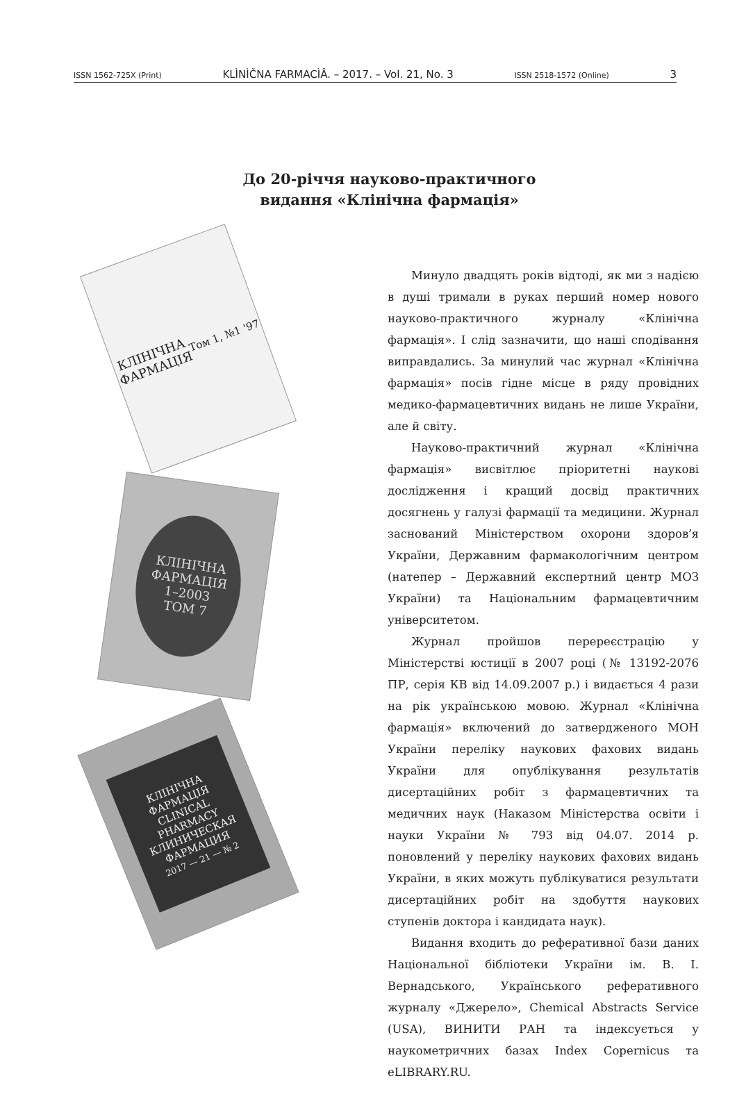ISSN 1562-725X (Print) KLÌNÌČNA FARMACÌÂ. – 2017. – Vol. 21, No. 3 ISSN 2518-1572 (Online) 3
До 20-річчя науково-практичного
видання «Клінічна фармація»
КЛІНІЧНА
ФАРМАЦІЯ
Том 1, №1 '97
КЛІНІЧНА
ФАРМАЦІЯ
1–2003
ТОМ 7
КЛІНІЧНА
ФАРМАЦІЯ
CLINICAL
PHARMACY
КЛИНИЧЕСКАЯ
ФАРМАЦИЯ
2017 — 21 — № 2
Минуло двадцять років відтоді, як ми з надією в душі тримали в руках перший номер нового науково-практичного журналу «Клінічна фармація». І слід зазначити, що наші сподівання виправдались. За минулий час журнал «Клінічна фармація» посів гідне місце в ряду провідних медико-фармацевтичних видань не лише України, але й світу.
Науково-практичний журнал «Клінічна фармація» висвітлює пріоритетні наукові дослідження і кращий досвід практичних досягнень у галузі фармації та медицини. Журнал заснований Міністерством охорони здоров՚я України, Державним фармакологічним центром (натепер – Державний експертний центр МОЗ України) та Національним фармацевтичним університетом.
Журнал пройшов перереєстрацію у Міністерстві юстиції в 2007 році (№ 13192-2076 ПР, серія КВ від 14.09.2007 р.) і видається 4 рази на рік українською мовою. Журнал «Клінічна фармація» включений до затвердженого МОН України переліку наукових фахових видань України для опублікування результатів дисертаційних робіт з фармацевтичних та медичних наук (Наказом Міністерства освіти і науки України № 793 від 04.07. 2014 р. поновлений у переліку наукових фахових видань України, в яких можуть публікуватися результати дисертаційних робіт на здобуття наукових ступенів доктора і кандидата наук).
Видання входить до реферативної бази даних Національної бібліотеки України ім. В. І. Вернадського, Українського реферативного журналу «Джерело», Chemical Abstracts Service (USA), ВИНИТИ РАН та індексується у наукометричних базах Index Copernicus та eLIBRARY.RU.